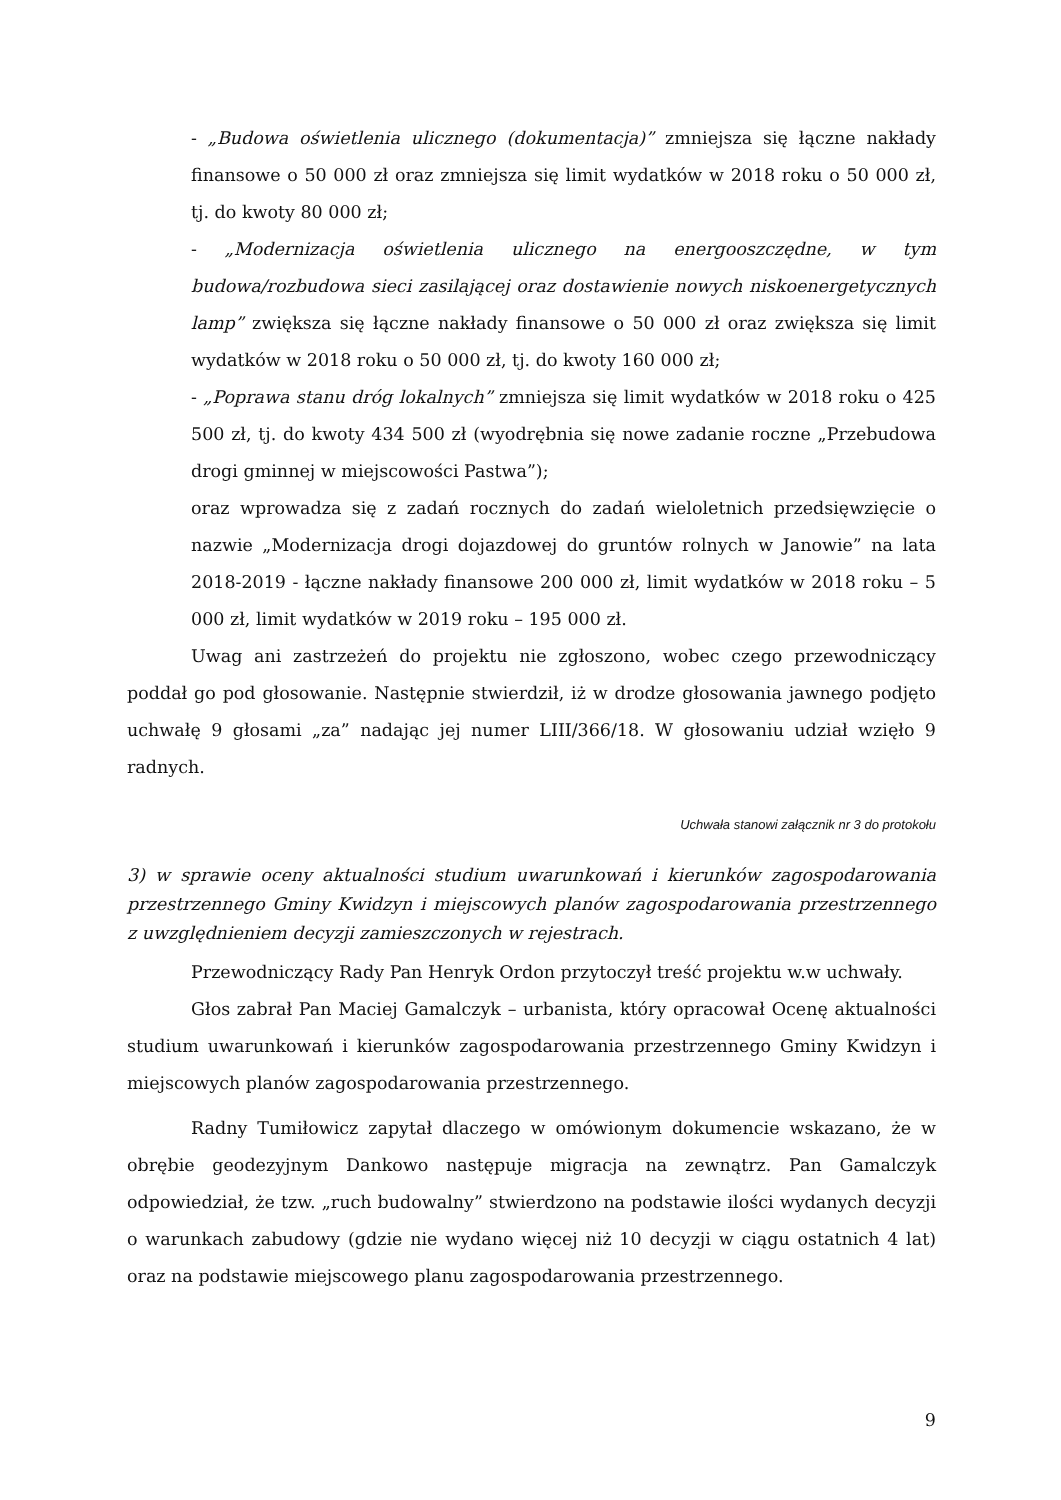- „Budowa oświetlenia ulicznego (dokumentacja)” zmniejsza się łączne nakłady finansowe o 50 000 zł oraz zmniejsza się limit wydatków w 2018 roku o 50 000 zł, tj. do kwoty 80 000 zł;
- „Modernizacja oświetlenia ulicznego na energooszczędne, w tym budowa/rozbudowa sieci zasilającej oraz dostawienie nowych niskoenergetycznych lamp” zwiększa się łączne nakłady finansowe o 50 000 zł oraz zwiększa się limit wydatków w 2018 roku o 50 000 zł, tj. do kwoty 160 000 zł;
- „Poprawa stanu dróg lokalnych” zmniejsza się limit wydatków w 2018 roku o 425 500 zł, tj. do kwoty 434 500 zł (wyodrębnia się nowe zadanie roczne „Przebudowa drogi gminnej w miejscowości Pastwa”);
oraz wprowadza się z zadań rocznych do zadań wieloletnich przedsięwzięcie o nazwie „Modernizacja drogi dojazdowej do gruntów rolnych w Janowie” na lata 2018-2019 - łączne nakłady finansowe 200 000 zł, limit wydatków w 2018 roku – 5 000 zł, limit wydatków w 2019 roku – 195 000 zł.
Uwag ani zastrzeżeń do projektu nie zgłoszono, wobec czego przewodniczący poddał go pod głosowanie. Następnie stwierdził, iż w drodze głosowania jawnego podjęto uchwałę 9 głosami „za” nadając jej numer LIII/366/18. W głosowaniu udział wzięło 9 radnych.
Uchwała stanowi załącznik nr 3 do protokołu
3) w sprawie oceny aktualności studium uwarunkowań i kierunków zagospodarowania przestrzennego Gminy Kwidzyn i miejscowych planów zagospodarowania przestrzennego z uwzględnieniem decyzji zamieszczonych w rejestrach.
Przewodniczący Rady Pan Henryk Ordon przytoczył treść projektu w.w uchwały.
Głos zabrał Pan Maciej Gamalczyk – urbanista, który opracował Ocenę aktualności studium uwarunkowań i kierunków zagospodarowania przestrzennego Gminy Kwidzyn i miejscowych planów zagospodarowania przestrzennego.
Radny Tumiłowicz zapytał dlaczego w omówionym dokumencie wskazano, że w obrębie geodezyjnym Dankowo następuje migracja na zewnątrz. Pan Gamalczyk odpowiedział, że tzw. „ruch budowalny” stwierdzono na podstawie ilości wydanych decyzji o warunkach zabudowy (gdzie nie wydano więcej niż 10 decyzji w ciągu ostatnich 4 lat) oraz na podstawie miejscowego planu zagospodarowania przestrzennego.
9